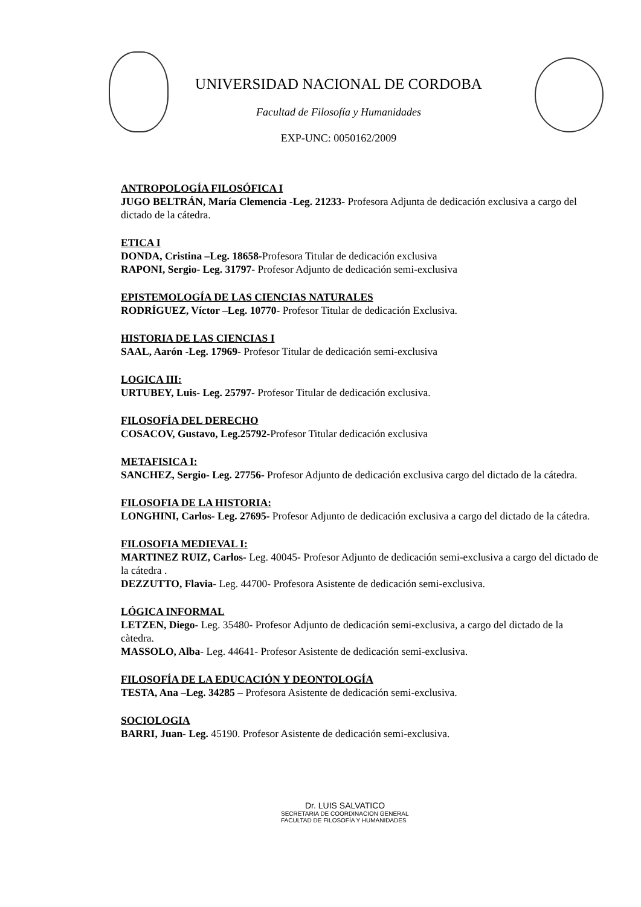UNIVERSIDAD NACIONAL DE CORDOBA
Facultad de Filosofía y Humanidades
EXP-UNC: 0050162/2009
ANTROPOLOGÍA FILOSÓFICA I
JUGO BELTRÁN, María Clemencia -Leg. 21233- Profesora Adjunta de dedicación exclusiva a cargo del dictado de la cátedra.
ETICA I
DONDA, Cristina –Leg. 18658-Profesora Titular de dedicación exclusiva
RAPONI, Sergio- Leg. 31797- Profesor Adjunto de dedicación semi-exclusiva
EPISTEMOLOGÍA DE LAS CIENCIAS NATURALES
RODRÍGUEZ, Víctor –Leg. 10770- Profesor Titular de dedicación Exclusiva.
HISTORIA DE LAS CIENCIAS I
SAAL, Aarón -Leg. 17969- Profesor Titular de dedicación semi-exclusiva
LOGICA III:
URTUBEY, Luis- Leg. 25797- Profesor Titular de dedicación exclusiva.
FILOSOFÍA DEL DERECHO
COSACOV, Gustavo, Leg.25792-Profesor Titular dedicación exclusiva
METAFISICA I:
SANCHEZ, Sergio- Leg. 27756- Profesor Adjunto de dedicación exclusiva cargo del dictado de la cátedra.
FILOSOFIA DE LA HISTORIA:
LONGHINI, Carlos- Leg. 27695- Profesor Adjunto de dedicación exclusiva a cargo del dictado de la cátedra.
FILOSOFIA MEDIEVAL I:
MARTINEZ RUIZ, Carlos- Leg. 40045- Profesor Adjunto de dedicación semi-exclusiva a cargo del dictado de la cátedra .
DEZZUTTO, Flavia- Leg. 44700- Profesora Asistente de dedicación semi-exclusiva.
LÓGICA INFORMAL
LETZEN, Diego- Leg. 35480- Profesor Adjunto de dedicación semi-exclusiva, a cargo del dictado de la càtedra.
MASSOLO, Alba- Leg. 44641- Profesor Asistente de dedicación semi-exclusiva.
FILOSOFÍA DE LA EDUCACIÓN Y DEONTOLOGÍA
TESTA, Ana –Leg. 34285 – Profesora Asistente de dedicación semi-exclusiva.
SOCIOLOGIA
BARRI, Juan- Leg. 45190. Profesor Asistente de dedicación semi-exclusiva.
Dr. LUIS SALVATICO
SECRETARIA DE COORDINACION GENERAL
FACULTAD DE FILOSOFÍA Y HUMANIDADES